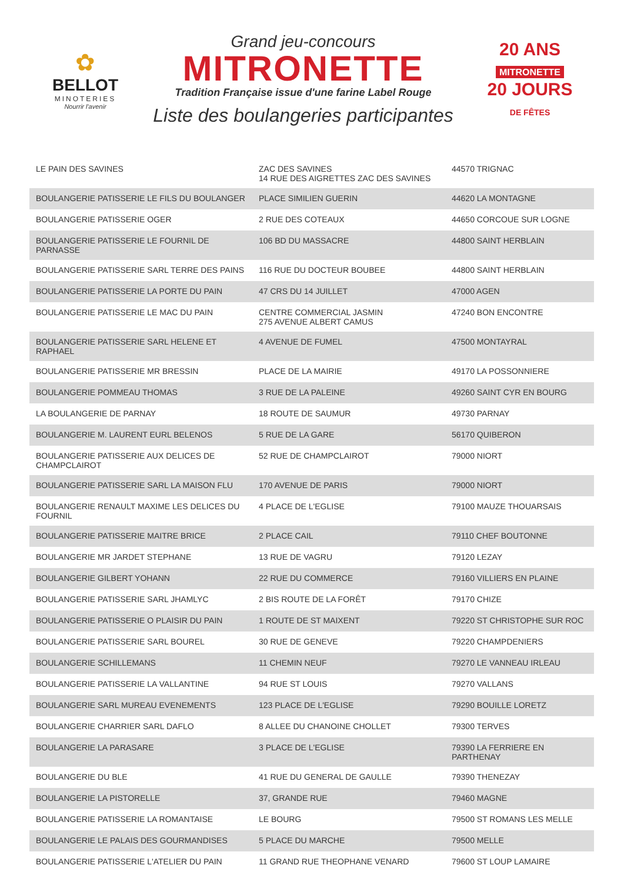✿
BELLOT
MINOTERIES
Nourrir l'avenir
Grand jeu-concours
MITRONETTE
Tradition Française issue d'une farine Label Rouge
Liste des boulangeries participantes
20 ANS
MITRONETTE
20 JOURS
DE FÊTES
| LE PAIN DES SAVINES | ZAC DES SAVINES 14 RUE DES AIGRETTES ZAC DES SAVINES | 44570 TRIGNAC |
| BOULANGERIE PATISSERIE LE FILS DU BOULANGER | PLACE SIMILIEN GUERIN | 44620 LA MONTAGNE |
| BOULANGERIE PATISSERIE OGER | 2 RUE DES COTEAUX | 44650 CORCOUE SUR LOGNE |
| BOULANGERIE PATISSERIE LE FOURNIL DE PARNASSE | 106 BD DU MASSACRE | 44800 SAINT HERBLAIN |
| BOULANGERIE PATISSERIE SARL TERRE DES PAINS | 116 RUE DU DOCTEUR BOUBEE | 44800 SAINT HERBLAIN |
| BOULANGERIE PATISSERIE LA PORTE DU PAIN | 47 CRS DU 14 JUILLET | 47000 AGEN |
| BOULANGERIE PATISSERIE LE MAC DU PAIN | CENTRE COMMERCIAL JASMIN 275 AVENUE ALBERT CAMUS | 47240 BON ENCONTRE |
| BOULANGERIE PATISSERIE SARL HELENE ET RAPHAEL | 4 AVENUE DE FUMEL | 47500 MONTAYRAL |
| BOULANGERIE PATISSERIE MR BRESSIN | PLACE DE LA MAIRIE | 49170 LA POSSONNIERE |
| BOULANGERIE POMMEAU THOMAS | 3 RUE DE LA PALEINE | 49260 SAINT CYR EN BOURG |
| LA BOULANGERIE DE PARNAY | 18 ROUTE DE SAUMUR | 49730 PARNAY |
| BOULANGERIE M. LAURENT EURL BELENOS | 5 RUE DE LA GARE | 56170 QUIBERON |
| BOULANGERIE PATISSERIE AUX DELICES DE CHAMPCLAIROT | 52 RUE DE CHAMPCLAIROT | 79000 NIORT |
| BOULANGERIE PATISSERIE SARL LA MAISON FLU | 170 AVENUE DE PARIS | 79000 NIORT |
| BOULANGERIE RENAULT MAXIME LES DELICES DU FOURNIL | 4 PLACE DE L'EGLISE | 79100 MAUZE THOUARSAIS |
| BOULANGERIE PATISSERIE MAITRE BRICE | 2 PLACE CAIL | 79110 CHEF BOUTONNE |
| BOULANGERIE MR JARDET STEPHANE | 13 RUE DE VAGRU | 79120 LEZAY |
| BOULANGERIE GILBERT YOHANN | 22 RUE DU COMMERCE | 79160 VILLIERS EN PLAINE |
| BOULANGERIE PATISSERIE SARL JHAMLYC | 2 BIS ROUTE DE LA FORÊT | 79170 CHIZE |
| BOULANGERIE PATISSERIE O PLAISIR DU PAIN | 1 ROUTE DE ST MAIXENT | 79220 ST CHRISTOPHE SUR ROC |
| BOULANGERIE PATISSERIE SARL BOUREL | 30 RUE DE GENEVE | 79220 CHAMPDENIERS |
| BOULANGERIE SCHILLEMANS | 11 CHEMIN NEUF | 79270 LE VANNEAU IRLEAU |
| BOULANGERIE PATISSERIE LA VALLANTINE | 94 RUE ST LOUIS | 79270 VALLANS |
| BOULANGERIE SARL MUREAU EVENEMENTS | 123 PLACE DE L'EGLISE | 79290 BOUILLE LORETZ |
| BOULANGERIE CHARRIER SARL DAFLO | 8 ALLEE DU CHANOINE CHOLLET | 79300 TERVES |
| BOULANGERIE LA PARASARE | 3 PLACE DE L'EGLISE | 79390 LA FERRIERE EN PARTHENAY |
| BOULANGERIE DU BLE | 41 RUE DU GENERAL DE GAULLE | 79390 THENEZAY |
| BOULANGERIE LA PISTORELLE | 37, GRANDE RUE | 79460 MAGNE |
| BOULANGERIE PATISSERIE LA ROMANTAISE | LE BOURG | 79500 ST ROMANS LES MELLE |
| BOULANGERIE LE PALAIS DES GOURMANDISES | 5 PLACE DU MARCHE | 79500 MELLE |
| BOULANGERIE PATISSERIE L'ATELIER DU PAIN | 11 GRAND RUE THEOPHANE VENARD | 79600 ST LOUP LAMAIRE |